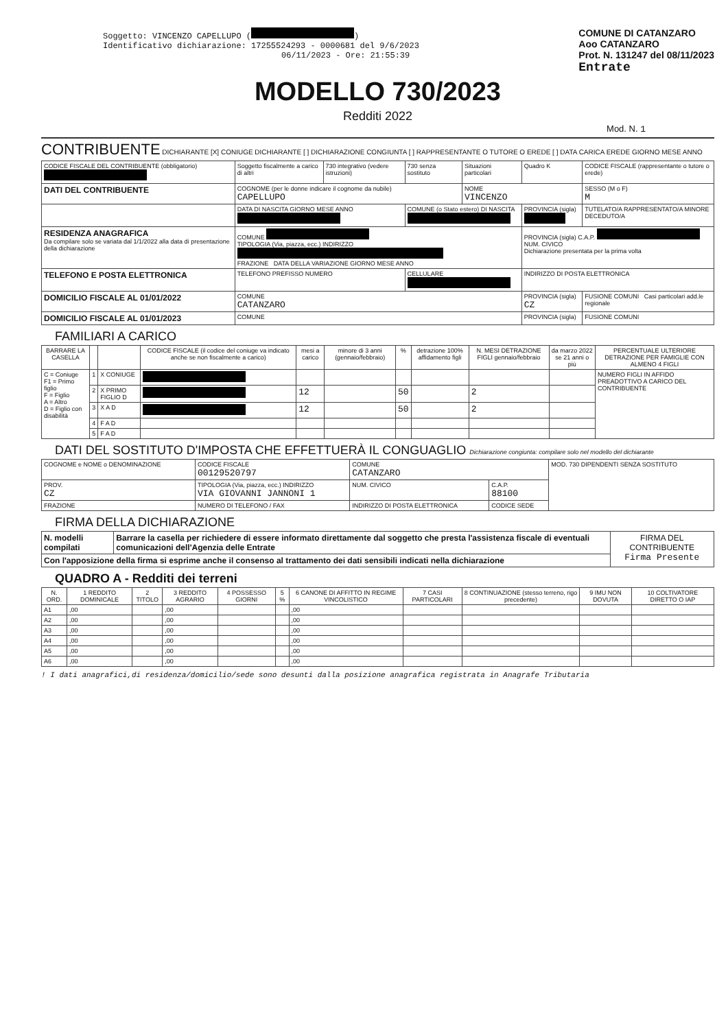Soggetto: VINCENZO CAPELLUPO ( )
Identificativo dichiarazione: 17255524293 - 0000681 del 9/6/2023
06/11/2023 - Ore: 21:55:39
COMUNE DI CATANZARO
Aoo CATANZARO
Prot. N. 131247 del 08/11/2023
Entrate
MODELLO 730/2023
Redditi 2022
Mod. N. 1
CONTRIBUENTE DICHIARANTE [X] CONIUGE DICHIARANTE [ ] DICHIARAZIONE CONGIUNTA [ ] RAPPRESENTANTE O TUTORE O EREDE [ ] DATA CARICA EREDE GIORNO MESE ANNO
| CODICE FISCALE DEL CONTRIBUENTE (obbligatorio) | Soggetto fiscalmente a carico di altri | 730 integrativo (vedere istruzioni) | 730 senza sostituto | Situazioni particolari | Quadro K | CODICE FISCALE (rappresentante o tutore o erede) |
| DATI DEL CONTRIBUENTE | COGNOME (per le donne indicare il cognome da nubile) CAPELLUPO | | | NOME VINCENZO | | SESSO (M o F) M |
| | DATA DI NASCITA GIORNO MESE ANNO | | COMUNE (o Stato estero) DI NASCITA | | PROVINCIA (sigla) | TUTELATO/A RAPPRESENTATO/A MINORE DECEDUTO/A |
| RESIDENZA ANAGRAFICA Da compilare solo se variata dal 1/1/2022 alla data di presentazione della dichiarazione | COMUNE TIPOLOGIA (Via, piazza, ecc.) INDIRIZZO FRAZIONE DATA DELLA VARIAZIONE GIORNO MESE ANNO | | | | PROVINCIA (sigla) C.A.P. NUM. CIVICO Dichiarazione presentata per la prima volta | |
| TELEFONO E POSTA ELETTRONICA | TELEFONO PREFISSO NUMERO | | CELLULARE | | INDIRIZZO DI POSTA ELETTRONICA | |
| DOMICILIO FISCALE AL 01/01/2022 | COMUNE CATANZARO | | | | PROVINCIA (sigla) CZ | FUSIONE COMUNI Casi particolari add.le regionale |
| DOMICILIO FISCALE AL 01/01/2023 | COMUNE | | | | PROVINCIA (sigla) | FUSIONE COMUNI |
FAMILIARI A CARICO
| BARRARE LA CASELLA | | | CODICE FISCALE (il codice del coniuge va indicato anche se non fiscalmente a carico) | mesi a carico | minore di 3 anni (gennaio/febbraio) | % | detrazione 100% affidamento figli | N. MESI DETRAZIONE FIGLI gennaio/febbraio | da marzo 2022 se 21 anni o più | PERCENTUALE ULTERIORE DETRAZIONE PER FAMIGLIE CON ALMENO 4 FIGLI |
| --- | --- | --- | --- | --- | --- | --- | --- | --- | --- | --- |
| C = Coniuge F1 = Primo figlio F = Figlio A = Altro D = Figlio con disabilità | 1 | X CONIUGE | | | | | | | | NUMERO FIGLI IN AFFIDO PREADOTTIVO A CARICO DEL CONTRIBUENTE |
| | 2 | X PRIMO FIGLIO D | | 12 | | 50 | | 2 | | |
| | 3 | X A D | | 12 | | 50 | | 2 | | |
| | 4 | F A D | | | | | | | | |
| | 5 | F A D | | | | | | | | |
DATI DEL SOSTITUTO D'IMPOSTA CHE EFFETTUERÀ IL CONGUAGLIO Dichiarazione congiunta: compilare solo nel modello del dichiarante
| COGNOME e NOME o DENOMINAZIONE | | CODICE FISCALE 00129520797 | COMUNE CATANZARO | | MOD. 730 DIPENDENTI SENZA SOSTITUTO |
| PROV. CZ | TIPOLOGIA (Via, piazza, ecc.) INDIRIZZO VIA GIOVANNI JANNONI 1 | | NUM. CIVICO | C.A.P. 88100 | |
| FRAZIONE | | NUMERO DI TELEFONO / FAX | INDIRIZZO DI POSTA ELETTRONICA | CODICE SEDE | |
FIRMA DELLA DICHIARAZIONE
| N. modelli compilati | Barrare la casella per richiedere di essere informato direttamente dal soggetto che presta l'assistenza fiscale di eventuali comunicazioni dell'Agenzia delle Entrate | FIRMA DEL CONTRIBUENTE Firma Presente |
| Con l'apposizione della firma si esprime anche il consenso al trattamento dei dati sensibili indicati nella dichiarazione | | |
QUADRO A - Redditi dei terreni
| N. ORD. | 1 REDDITO DOMINICALE | 2 TITOLO | 3 REDDITO AGRARIO | 4 POSSESSO GIORNI | 5 % | 6 CANONE DI AFFITTO IN REGIME VINCOLISTICO | 7 CASI PARTICOLARI | 8 CONTINUAZIONE (stesso terreno, rigo precedente) | 9 IMU NON DOVUTA | 10 COLTIVATORE DIRETTO O IAP |
| --- | --- | --- | --- | --- | --- | --- | --- | --- | --- | --- |
| A1 | ,00 | | ,00 | | | ,00 | | | | |
| A2 | ,00 | | ,00 | | | ,00 | | | | |
| A3 | ,00 | | ,00 | | | ,00 | | | | |
| A4 | ,00 | | ,00 | | | ,00 | | | | |
| A5 | ,00 | | ,00 | | | ,00 | | | | |
| A6 | ,00 | | ,00 | | | ,00 | | | | |
! I dati anagrafici,di residenza/domicilio/sede sono desunti dalla posizione anagrafica registrata in Anagrafe Tributaria